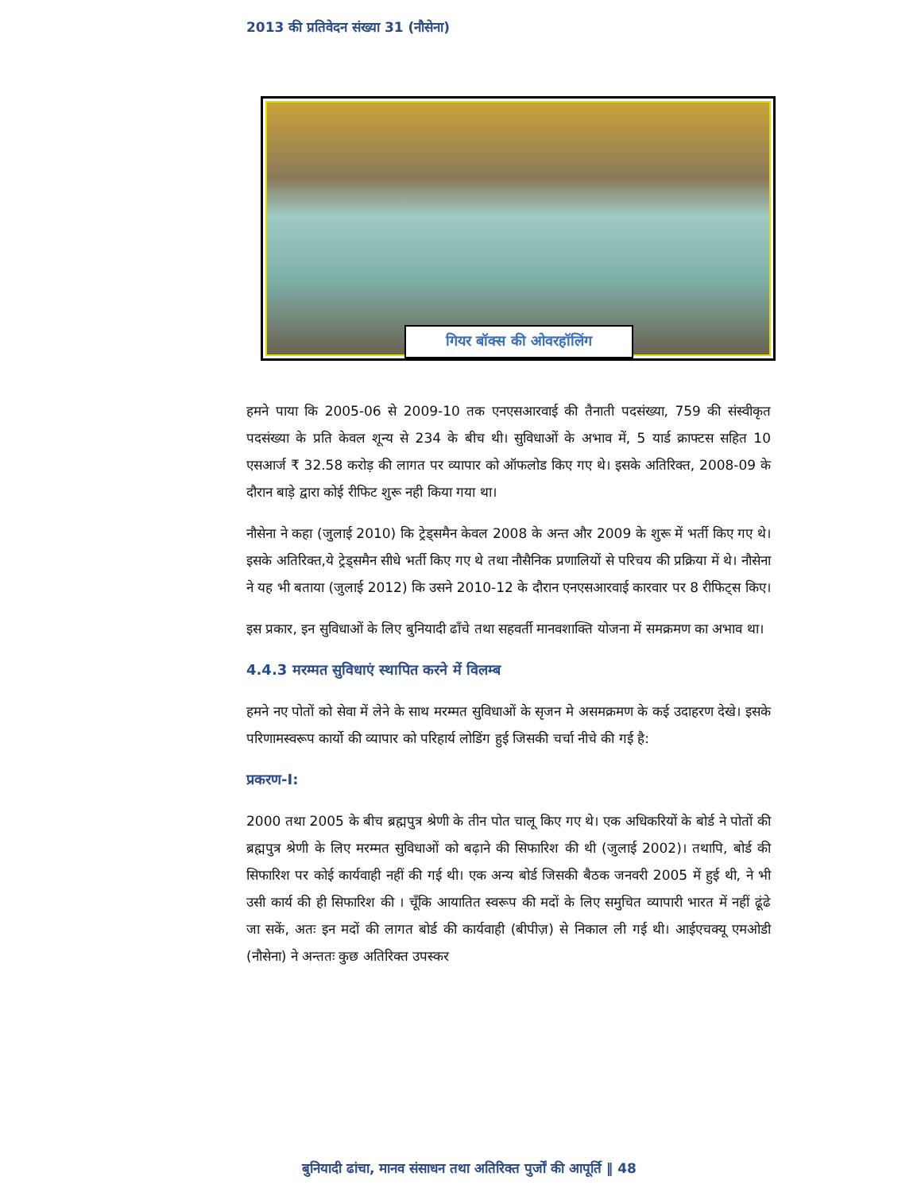2013 की प्रतिवेदन संख्या 31 (नौसेना)
गियर बॉक्स की ओवरहॉलिंग
हमने पाया कि 2005-06 से 2009-10 तक एनएसआरवाई की तैनाती पदसंख्या, 759 की संस्वीकृत पदसंख्या के प्रति केवल शून्य से 234 के बीच थी। सुविधाओं के अभाव में, 5 यार्ड क्राफ्टस सहित 10 एसआर्ज ₹ 32.58 करोड़ की लागत पर व्यापार को ऑफलोड किए गए थे। इसके अतिरिक्त, 2008-09 के दौरान बाड़े द्वारा कोई रीफिट शुरू नही किया गया था।
नौसेना ने कहा (जुलाई 2010) कि ट्रेड्समैन केवल 2008 के अन्त और 2009 के शुरू में भर्ती किए गए थे। इसके अतिरिक्त,ये ट्रेड्समैन सीधे भर्ती किए गए थे तथा नौसैनिक प्रणालियों से परिचय की प्रक्रिया में थे। नौसेना ने यह भी बताया (जुलाई 2012) कि उसने 2010-12 के दौरान एनएसआरवाई कारवार पर 8 रीफिट्स किए।
इस प्रकार, इन सुविधाओं के लिए बुनियादी ढाँचे तथा सहवर्ती मानवशाक्ति योजना में समक्रमण का अभाव था।
4.4.3 मरम्मत सुविधाएं स्थापित करने में विलम्ब
हमने नए पोतों को सेवा में लेने के साथ मरम्मत सुविधाओं के सृजन मे असमक्रमण के कई उदाहरण देखे। इसके परिणामस्वरूप कार्यो की व्यापार को परिहार्य लोडिंग हुई जिसकी चर्चा नीचे की गई है:
प्रकरण-I:
2000 तथा 2005 के बीच ब्रह्मपुत्र श्रेणी के तीन पोत चालू किए गए थे। एक अधिकरियों के बोर्ड ने पोतों की ब्रह्मपुत्र श्रेणी के लिए मरम्मत सुविधाओं को बढ़ाने की सिफारिश की थी (जुलाई 2002)। तथापि, बोर्ड की सिफारिश पर कोई कार्यवाही नहीं की गई थी। एक अन्य बोर्ड जिसकी बैठक जनवरी 2005 में हुई थी, ने भी उसी कार्य की ही सिफारिश की । चूँकि आयातित स्वरूप की मदों के लिए समुचित व्यापारी भारत में नहीं ढूंढे जा सकें, अतः इन मदों की लागत बोर्ड की कार्यवाही (बीपीज़) से निकाल ली गई थी। आईएचक्यू एमओडी (नौसेना) ने अन्ततः कुछ अतिरिक्त उपस्कर
बुनियादी ढांचा, मानव संसाधन तथा अतिरिक्त पुर्जों की आपूर्ति ‖ 48